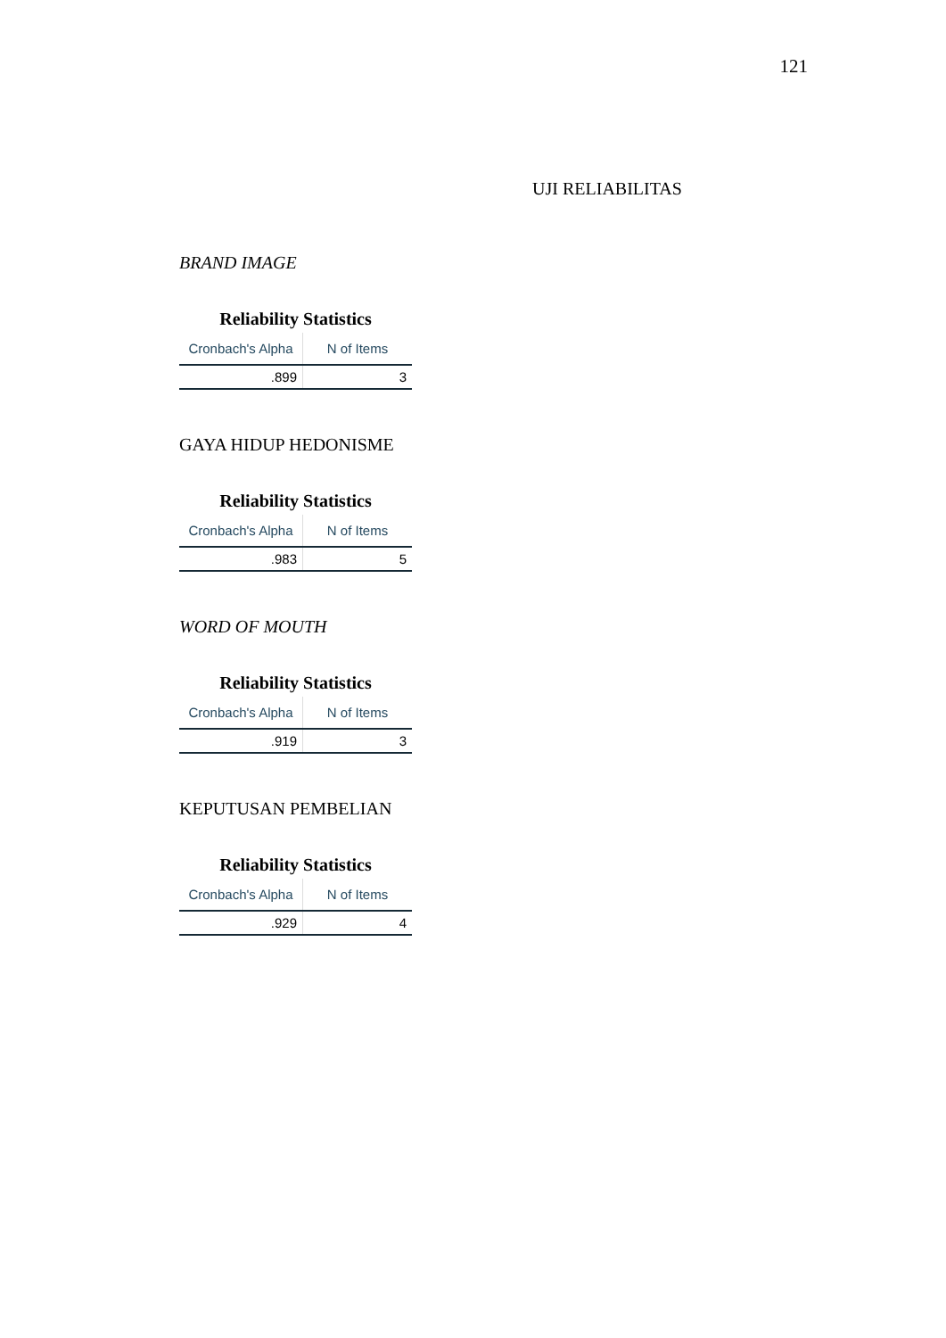121
UJI RELIABILITAS
BRAND IMAGE
Reliability Statistics
| Cronbach's Alpha | N of Items |
| --- | --- |
| .899 | 3 |
GAYA HIDUP HEDONISME
Reliability Statistics
| Cronbach's Alpha | N of Items |
| --- | --- |
| .983 | 5 |
WORD OF MOUTH
Reliability Statistics
| Cronbach's Alpha | N of Items |
| --- | --- |
| .919 | 3 |
KEPUTUSAN PEMBELIAN
Reliability Statistics
| Cronbach's Alpha | N of Items |
| --- | --- |
| .929 | 4 |